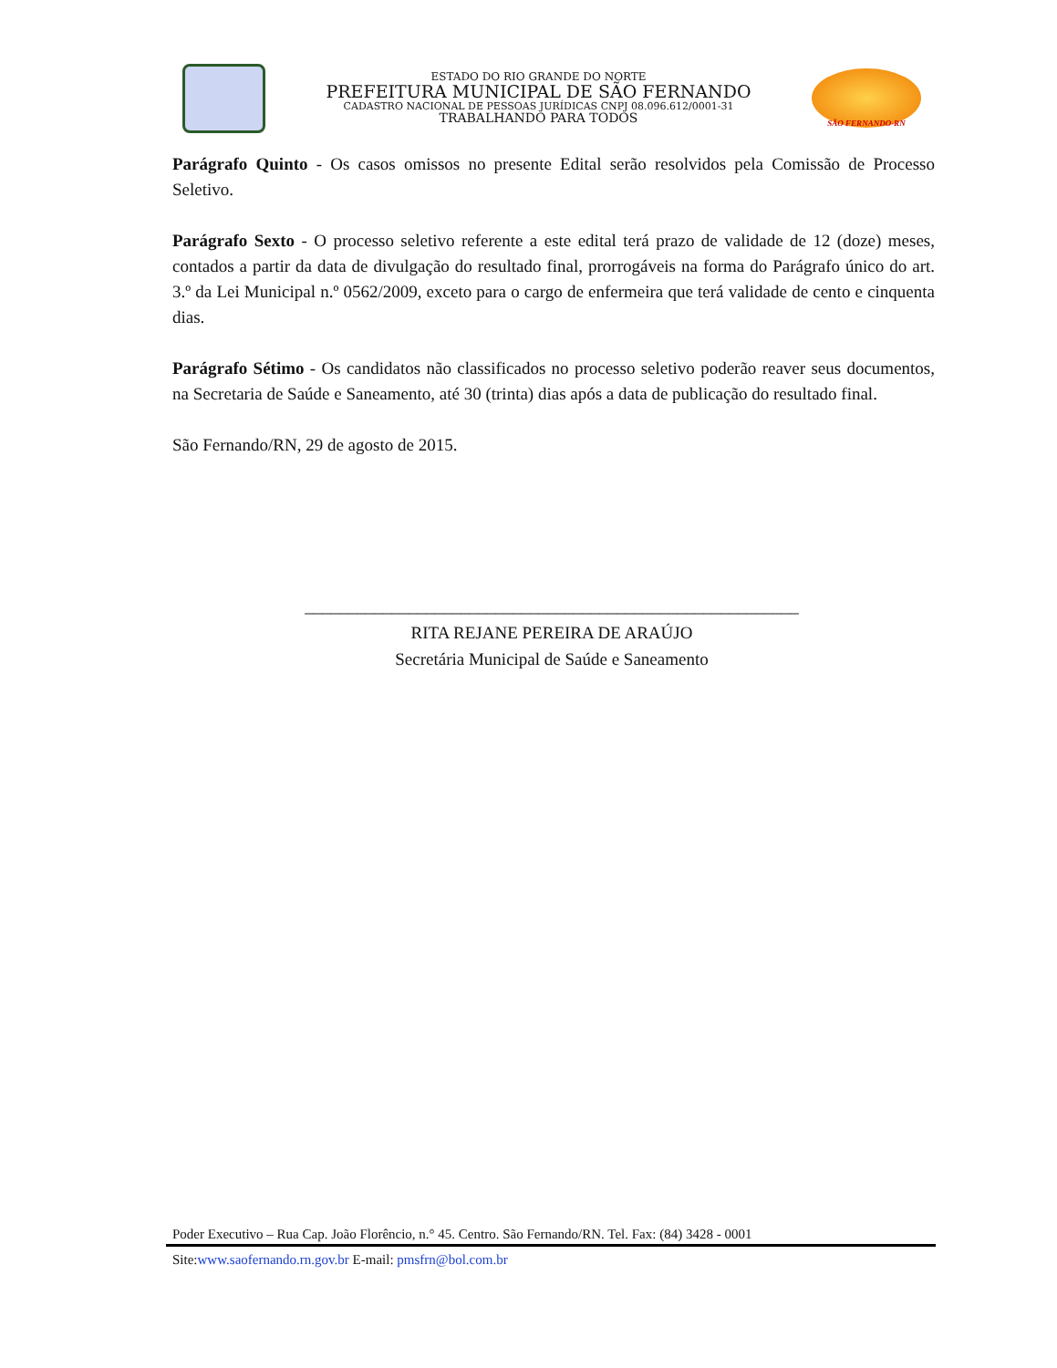ESTADO DO RIO GRANDE DO NORTE
PREFEITURA MUNICIPAL DE SÃO FERNANDO
CADASTRO NACIONAL DE PESSOAS JURÍDICAS CNPJ 08.096.612/0001-31
TRABALHANDO PARA TODOS
SÃO FERNANDO-RN
Parágrafo Quinto - Os casos omissos no presente Edital serão resolvidos pela Comissão de Processo Seletivo.
Parágrafo Sexto - O processo seletivo referente a este edital terá prazo de validade de 12 (doze) meses, contados a partir da data de divulgação do resultado final, prorrogáveis na forma do Parágrafo único do art. 3.º da Lei Municipal n.º 0562/2009, exceto para o cargo de enfermeira que terá validade de cento e cinquenta dias.
Parágrafo Sétimo - Os candidatos não classificados no processo seletivo poderão reaver seus documentos, na Secretaria de Saúde e Saneamento, até 30 (trinta) dias após a data de publicação do resultado final.
São Fernando/RN, 29 de agosto de 2015.
_________________________________________________________
RITA REJANE PEREIRA DE ARAÚJO
Secretária Municipal de Saúde e Saneamento
Poder Executivo – Rua Cap. João Florêncio, n.° 45. Centro. São Fernando/RN. Tel. Fax: (84) 3428 - 0001
Site:www.saofernando.rn.gov.br E-mail: pmsfrn@bol.com.br